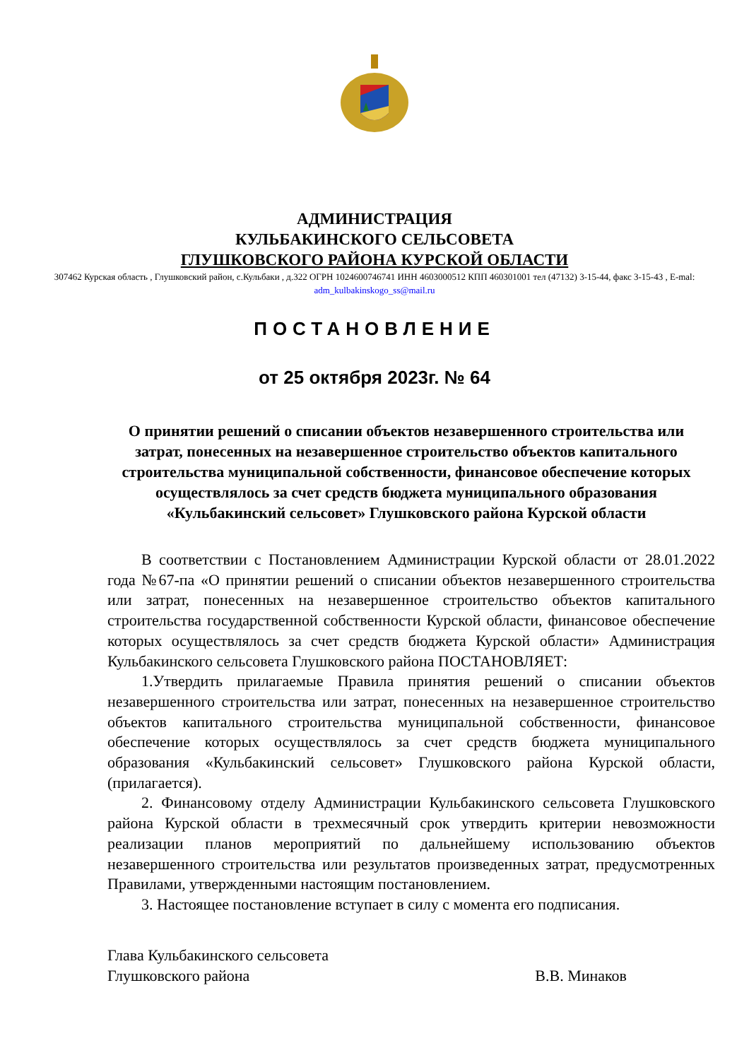АДМИНИСТРАЦИЯ
КУЛЬБАКИНСКОГО СЕЛЬСОВЕТА
ГЛУШКОВСКОГО РАЙОНА КУРСКОЙ ОБЛАСТИ
307462 Курская область , Глушковский район, с.Кульбаки , д.322 ОГРН 1024600746741 ИНН 4603000512 КПП 460301001 тел (47132) 3-15-44, факс 3-15-43 , E-mal: adm_kulbakinskogo_ss@mail.ru
ПОСТАНОВЛЕНИЕ
от 25 октября 2023г. № 64
О принятии решений о списании объектов незавершенного строительства или затрат, понесенных на незавершенное строительство объектов капитального строительства муниципальной собственности, финансовое обеспечение которых осуществлялось за счет средств бюджета муниципального образования «Кульбакинский сельсовет» Глушковского района Курской области
В соответствии с Постановлением Администрации Курской области от 28.01.2022 года №67-па «О принятии решений о списании объектов незавершенного строительства или затрат, понесенных на незавершенное строительство объектов капитального строительства государственной собственности Курской области, финансовое обеспечение которых осуществлялось за счет средств бюджета Курской области» Администрация Кульбакинского сельсовета Глушковского района ПОСТАНОВЛЯЕТ:
1.Утвердить прилагаемые Правила принятия решений о списании объектов незавершенного строительства или затрат, понесенных на незавершенное строительство объектов капитального строительства муниципальной собственности, финансовое обеспечение которых осуществлялось за счет средств бюджета муниципального образования «Кульбакинский сельсовет» Глушковского района Курской области, (прилагается).
2. Финансовому отделу Администрации Кульбакинского сельсовета Глушковского района Курской области в трехмесячный срок утвердить критерии невозможности реализации планов мероприятий по дальнейшему использованию объектов незавершенного строительства или результатов произведенных затрат, предусмотренных Правилами, утвержденными настоящим постановлением.
3. Настоящее постановление вступает в силу с момента его подписания.
Глава Кульбакинского сельсовета
Глушковского района В.В. Минаков